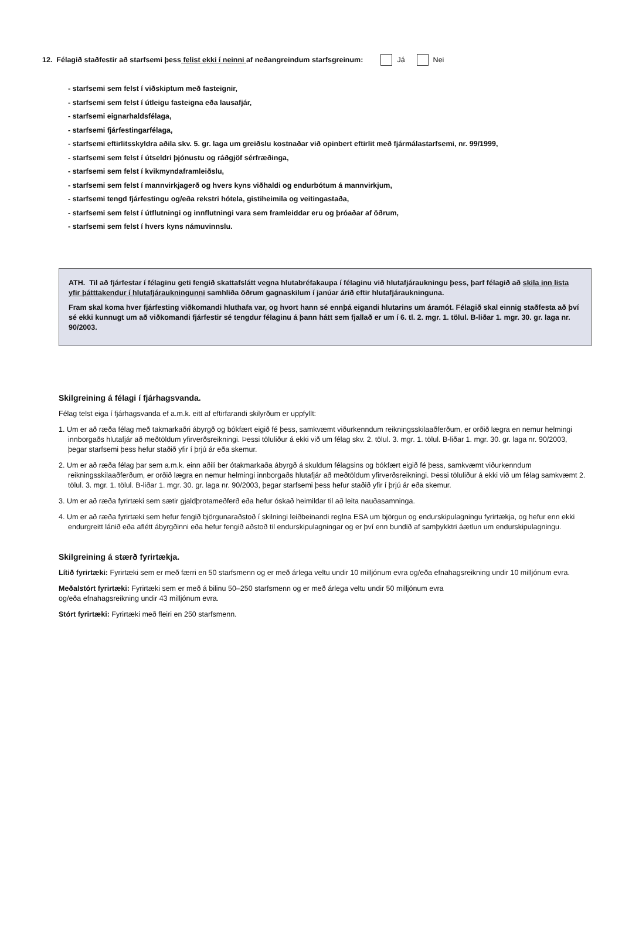12. Félagið staðfestir að starfsemi þess felist ekki í neinni af neðangreindum starfsgreinum: Já Nei
- starfsemi sem felst í viðskiptum með fasteignir,
- starfsemi sem felst í útleigu fasteigna eða lausafjár,
- starfsemi eignarhaldsfélaga,
- starfsemi fjárfestingarfélaga,
- starfsemi eftirlitsskyldra aðila skv. 5. gr. laga um greiðslu kostnaðar við opinbert eftirlit með fjármálastarfsemi, nr. 99/1999,
- starfsemi sem felst í útseldri þjónustu og ráðgjöf sérfræðinga,
- starfsemi sem felst í kvikmyndaframleiðslu,
- starfsemi sem felst í mannvirkjagerð og hvers kyns viðhaldi og endurbótum á mannvirkjum,
- starfsemi tengd fjárfestingu og/eða rekstri hótela, gistiheimila og veitingastaða,
- starfsemi sem felst í útflutningi og innflutningi vara sem framleiddar eru og þróaðar af öðrum,
- starfsemi sem felst í hvers kyns námuvinnslu.
ATH. Til að fjárfestar í félaginu geti fengið skattafslátt vegna hlutabréfakaupa í félaginu við hlutafjáraukningu þess, þarf félagið að skila inn lista yfir þátttakendur í hlutafjáraukningunni samhliða öðrum gagnaskilum í janúar árið eftir hlutafjáraukninguna.
Fram skal koma hver fjárfesting viðkomandi hluthafa var, og hvort hann sé ennþá eigandi hlutarins um áramót. Félagið skal einnig staðfesta að því sé ekki kunnugt um að viðkomandi fjárfestir sé tengdur félaginu á þann hátt sem fjallað er um í 6. tl. 2. mgr. 1. tölul. B-liðar 1. mgr. 30. gr. laga nr. 90/2003.
Skilgreining á félagi í fjárhagsvanda.
Félag telst eiga í fjárhagsvanda ef a.m.k. eitt af eftirfarandi skilyrðum er uppfyllt:
1. Um er að ræða félag með takmarkaðri ábyrgð og bókfært eigið fé þess, samkvæmt viðurkenndum reikningsskilaaðferðum, er orðið lægra en nemur helmingi innborgaðs hlutafjár að meðtöldum yfirverðsreikningi. Þessi töluliður á ekki við um félag skv. 2. tölul. 3. mgr. 1. tölul. B-liðar 1. mgr. 30. gr. laga nr. 90/2003, þegar starfsemi þess hefur staðið yfir í þrjú ár eða skemur.
2. Um er að ræða félag þar sem a.m.k. einn aðili ber ótakmarkaða ábyrgð á skuldum félagsins og bókfært eigið fé þess, samkvæmt viðurkenndum reikningsskilaaðferðum, er orðið lægra en nemur helmingi innborgaðs hlutafjár að meðtöldum yfirverðsreikningi. Þessi töluliður á ekki við um félag samkvæmt 2. tölul. 3. mgr. 1. tölul. B-liðar 1. mgr. 30. gr. laga nr. 90/2003, þegar starfsemi þess hefur staðið yfir í þrjú ár eða skemur.
3. Um er að ræða fyrirtæki sem sætir gjaldþrotameðferð eða hefur óskað heimildar til að leita nauðasamninga.
4. Um er að ræða fyrirtæki sem hefur fengið björgunaraðstoð í skilningi leiðbeinandi reglna ESA um björgun og endurskipulagningu fyrirtækja, og hefur enn ekki endurgreitt lánið eða aflétt ábyrgðinni eða hefur fengið aðstoð til endurskipulagningar og er því enn bundið af samþykktri áætlun um endurskipulagningu.
Skilgreining á stærð fyrirtækja.
Lítið fyrirtæki: Fyrirtæki sem er með færri en 50 starfsmenn og er með árlega veltu undir 10 milljónum evra og/eða efnahagsreikning undir 10 milljónum evra.
Meðalstórt fyrirtæki: Fyrirtæki sem er með á bilinu 50–250 starfsmenn og er með árlega veltu undir 50 milljónum evra
og/eða efnahagsreikning undir 43 milljónum evra.
Stórt fyrirtæki: Fyrirtæki með fleiri en 250 starfsmenn.